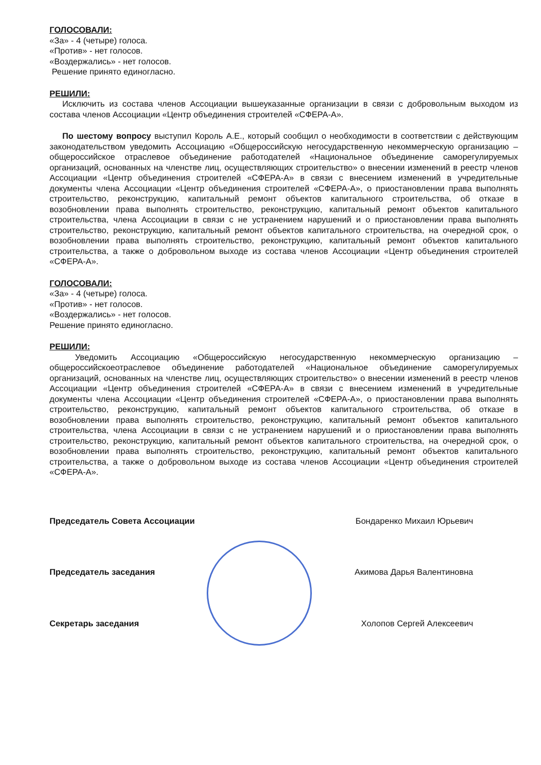ГОЛОСОВАЛИ:
«За» - 4 (четыре) голоса.
«Против» - нет голосов.
«Воздержались» - нет голосов.
Решение принято единогласно.
РЕШИЛИ:
Исключить из состава членов Ассоциации вышеуказанные организации в связи с добровольным выходом из состава членов Ассоциации «Центр объединения строителей «СФЕРА-А».
По шестому вопросу выступил Король А.Е., который сообщил о необходимости в соответствии с действующим законодательством уведомить Ассоциацию «Общероссийскую негосударственную некоммерческую организацию – общероссийское отраслевое объединение работодателей «Национальное объединение саморегулируемых организаций, основанных на членстве лиц, осуществляющих строительство» о внесении изменений в реестр членов Ассоциации «Центр объединения строителей «СФЕРА-А» в связи с внесением изменений в учредительные документы члена Ассоциации «Центр объединения строителей «СФЕРА-А», о приостановлении права выполнять строительство, реконструкцию, капитальный ремонт объектов капитального строительства, об отказе в возобновлении права выполнять строительство, реконструкцию, капитальный ремонт объектов капитального строительства, члена Ассоциации в связи с не устранением нарушений и о приостановлении права выполнять строительство, реконструкцию, капитальный ремонт объектов капитального строительства, на очередной срок, о возобновлении права выполнять строительство, реконструкцию, капитальный ремонт объектов капитального строительства, а также о добровольном выходе из состава членов Ассоциации «Центр объединения строителей «СФЕРА-А».
ГОЛОСОВАЛИ:
«За» - 4 (четыре) голоса.
«Против» - нет голосов.
«Воздержались» - нет голосов.
Решение принято единогласно.
РЕШИЛИ:
Уведомить Ассоциацию «Общероссийскую негосударственную некоммерческую организацию – общероссийскоеотраслевое объединение работодателей «Национальное объединение саморегулируемых организаций, основанных на членстве лиц, осуществляющих строительство» о внесении изменений в реестр членов Ассоциации «Центр объединения строителей «СФЕРА-А» в связи с внесением изменений в учредительные документы члена Ассоциации «Центр объединения строителей «СФЕРА-А», о приостановлении права выполнять строительство, реконструкцию, капитальный ремонт объектов капитального строительства, об отказе в возобновлении права выполнять строительство, реконструкцию, капитальный ремонт объектов капитального строительства, члена Ассоциации в связи с не устранением нарушений и о приостановлении права выполнять строительство, реконструкцию, капитальный ремонт объектов капитального строительства, на очередной срок, о возобновлении права выполнять строительство, реконструкцию, капитальный ремонт объектов капитального строительства, а также о добровольном выходе из состава членов Ассоциации «Центр объединения строителей «СФЕРА-А».
Председатель Совета Ассоциации Бондаренко Михаил Юрьевич
Председатель заседания Акимова Дарья Валентиновна
Секретарь заседания Холопов Сергей Алексеевич